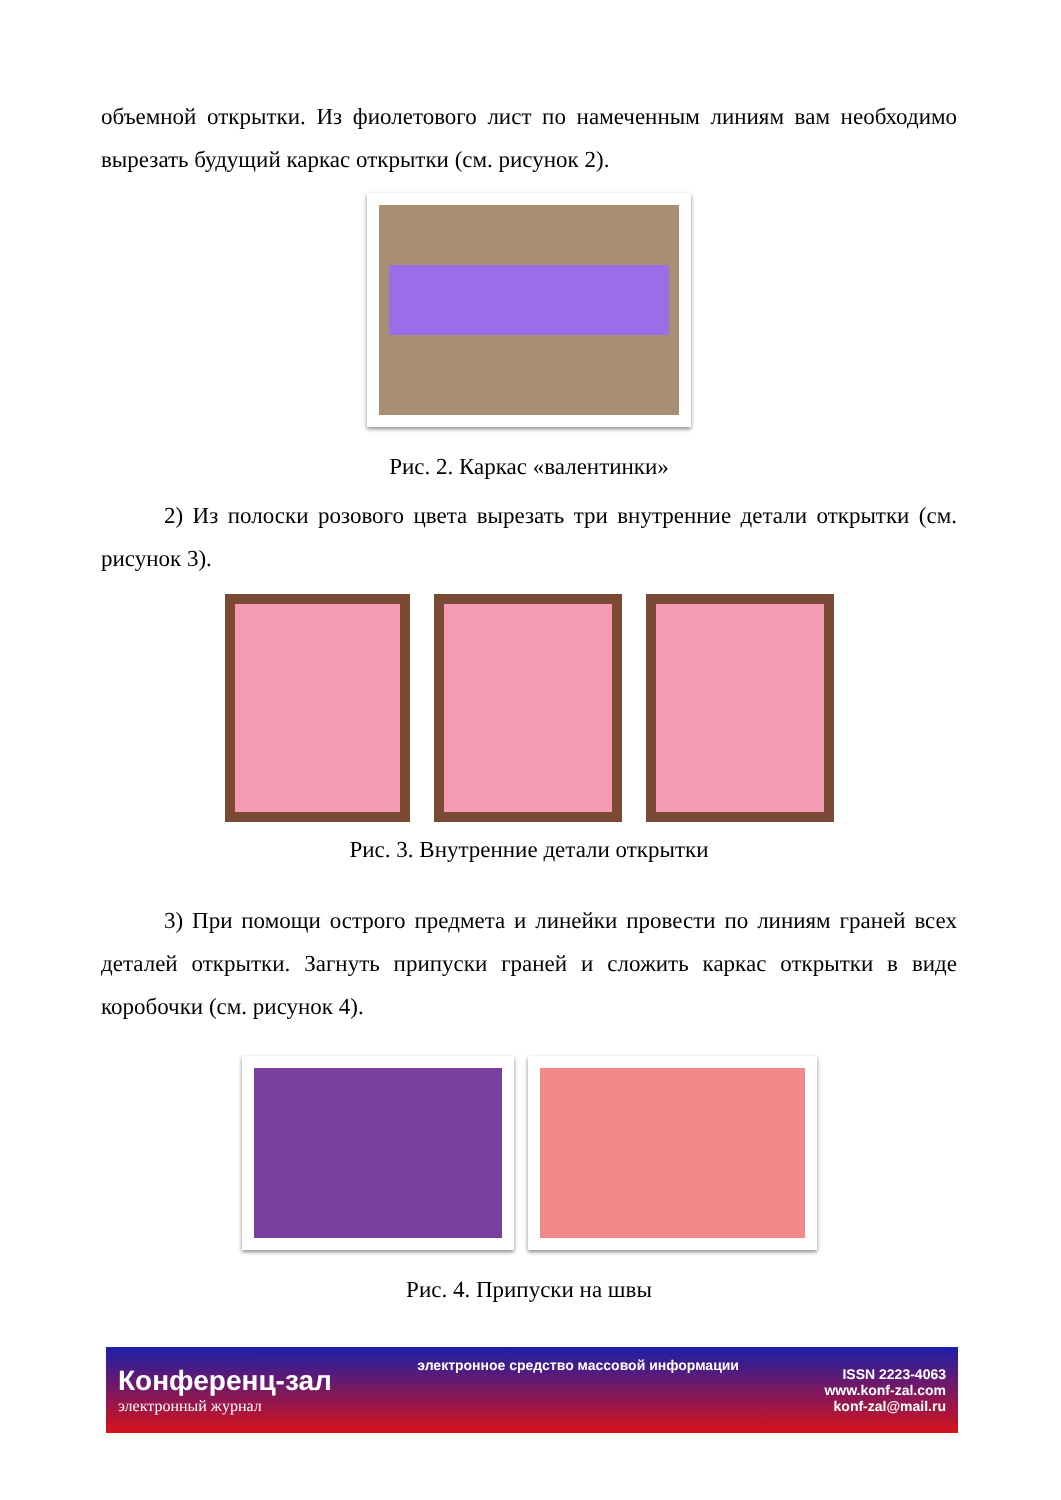объемной открытки. Из фиолетового лист по намеченным линиям вам необходимо вырезать будущий каркас открытки (см. рисунок 2).
Рис. 2. Каркас «валентинки»
2) Из полоски розового цвета вырезать три внутренние детали открытки (см. рисунок 3).
Рис. 3. Внутренние детали открытки
3) При помощи острого предмета и линейки провести по линиям граней всех деталей открытки. Загнуть припуски граней и сложить каркас открытки в виде коробочки (см. рисунок 4).
Рис. 4. Припуски на швы
Конференц-зал
электронный журнал
электронное средство массовой информации
ISSN 2223-4063
www.konf-zal.com
konf-zal@mail.ru